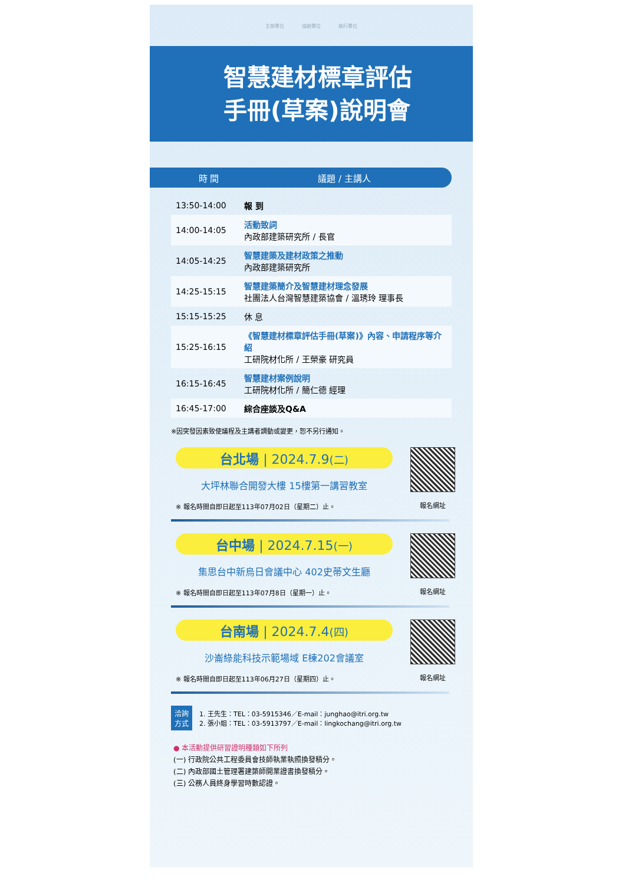主辦單位 協辦單位 執行單位
智慧建材標章評估
手冊(草案)說明會
時 間 議題 / 主講人
| 13:50-14:00 | 報 到 |
| 14:00-14:05 | 活動致詞 內政部建築研究所 / 長官 |
| 14:05-14:25 | 智慧建築及建材政策之推動 內政部建築研究所 |
| 14:25-15:15 | 智慧建築簡介及智慧建材理念發展 社團法人台灣智慧建築協會 / 溫琇玲 理事長 |
| 15:15-15:25 | 休 息 |
| 15:25-16:15 | 《智慧建材標章評估手冊(草案)》內容、申請程序等介紹 工研院材化所 / 王榮豪 研究員 |
| 16:15-16:45 | 智慧建材案例說明 工研院材化所 / 簡仁德 經理 |
| 16:45-17:00 | 綜合座談及Q&A |
※因突發因素致使議程及主講者調動或變更，恕不另行通知。
台北場 | 2024.7.9(二)
大坪林聯合開發大樓 15樓第一講習教室
※ 報名時間自即日起至113年07月02日（星期二）止。
報名網址
台中場 | 2024.7.15(一)
集思台中新烏日會議中心 402史蒂文生廳
※ 報名時間自即日起至113年07月8日（星期一）止。
報名網址
台南場 | 2024.7.4(四)
沙崙綠能科技示範場域 E棟202會議室
※ 報名時間自即日起至113年06月27日（星期四）止。
報名網址
洽詢
方式 1. 王先生：TEL：03-5915346／E-mail：junghao@itri.org.tw
2. 張小姐：TEL：03-5913797／E-mail：lingkochang@itri.org.tw
● 本活動提供研習證明種類如下所列
(一) 行政院公共工程委員會技師執業執照換發積分。
(二) 內政部國土管理署建築師開業證書換發積分。
(三) 公務人員終身學習時數認證。